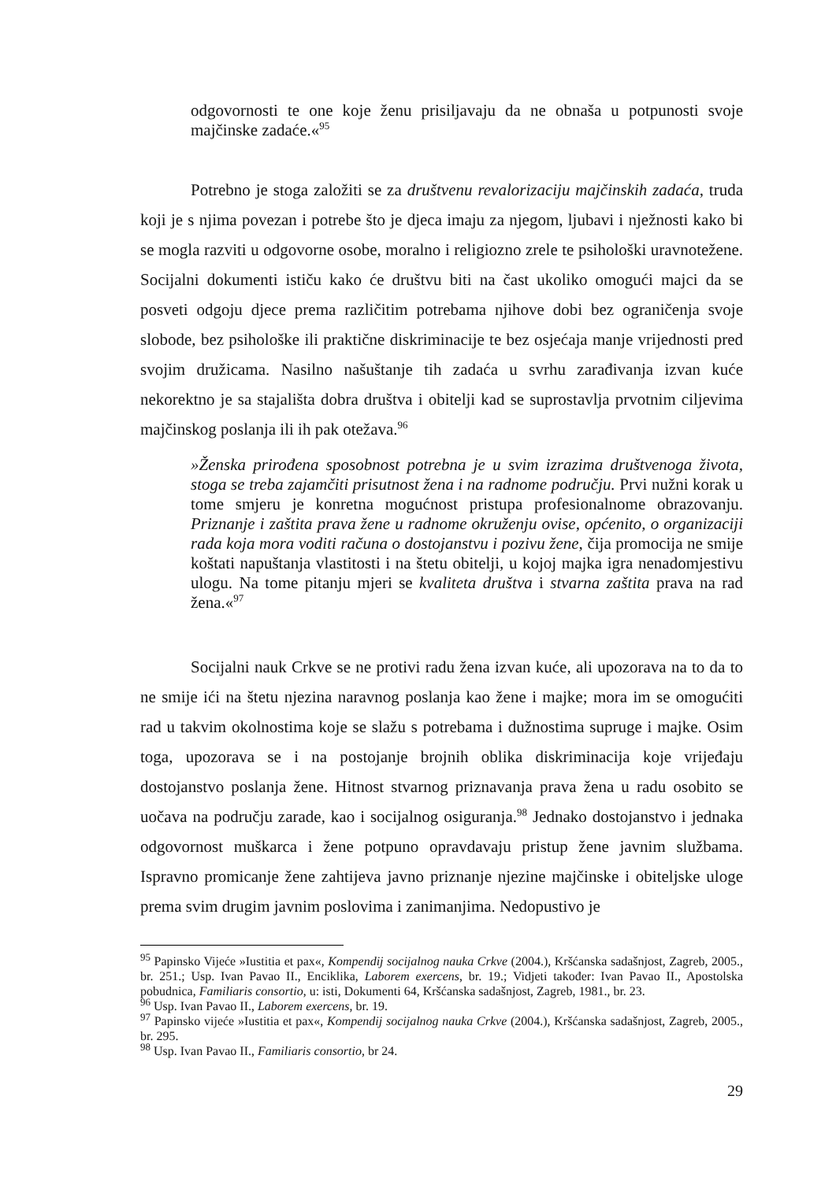odgovornosti te one koje ženu prisiljavaju da ne obnaša u potpunosti svoje majčinske zadaće.«<sup>95</sup>
Potrebno je stoga založiti se za društvenu revalorizaciju majčinskih zadaća, truda koji je s njima povezan i potrebe što je djeca imaju za njegom, ljubavi i nježnosti kako bi se mogla razviti u odgovorne osobe, moralno i religiozno zrele te psihološki uravnotežene. Socijalni dokumenti ističu kako će društvu biti na čast ukoliko omogući majci da se posveti odgoju djece prema različitim potrebama njihove dobi bez ograničenja svoje slobode, bez psihološke ili praktične diskriminacije te bez osjećaja manje vrijednosti pred svojim družicama. Nasilno našuštanje tih zadaća u svrhu zarađivanja izvan kuće nekorektno je sa stajališta dobra društva i obitelji kad se suprostavlja prvotnim ciljevima majčinskog poslanja ili ih pak otežava.<sup>96</sup>
»Ženska prirođena sposobnost potrebna je u svim izrazima društvenoga života, stoga se treba zajamčiti prisutnost žena i na radnome području. Prvi nužni korak u tome smjeru je konretna mogućnost pristupa profesionalnome obrazovanju. Priznanje i zaštita prava žene u radnome okruženju ovise, općenito, o organizaciji rada koja mora voditi računa o dostojanstvu i pozivu žene, čija promocija ne smije koštati napuštanja vlastitosti i na štetu obitelji, u kojoj majka igra nenadomjestivu ulogu. Na tome pitanju mjeri se kvaliteta društva i stvarna zaštita prava na rad žena.«<sup>97</sup>
Socijalni nauk Crkve se ne protivi radu žena izvan kuće, ali upozorava na to da to ne smije ići na štetu njezina naravnog poslanja kao žene i majke; mora im se omogućiti rad u takvim okolnostima koje se slažu s potrebama i dužnostima supruge i majke. Osim toga, upozorava se i na postojanje brojnih oblika diskriminacija koje vrijeđaju dostojanstvo poslanja žene. Hitnost stvarnog priznavanja prava žena u radu osobito se uočava na području zarade, kao i socijalnog osiguranja.<sup>98</sup> Jednako dostojanstvo i jednaka odgovornost muškarca i žene potpuno opravdavaju pristup žene javnim službama. Ispravno promicanje žene zahtijeva javno priznanje njezine majčinske i obiteljske uloge prema svim drugim javnim poslovima i zanimanjima. Nedopustivo je
<sup>95</sup> Papinsko Vijeće »Iustitia et pax«, Kompendij socijalnog nauka Crkve (2004.), Kršćanska sadašnjost, Zagreb, 2005., br. 251.; Usp. Ivan Pavao II., Enciklika, Laborem exercens, br. 19.; Vidjeti također: Ivan Pavao II., Apostolska pobudnica, Familiaris consortio, u: isti, Dokumenti 64, Kršćanska sadašnjost, Zagreb, 1981., br. 23.
<sup>96</sup> Usp. Ivan Pavao II., Laborem exercens, br. 19.
<sup>97</sup> Papinsko vijeće »Iustitia et pax«, Kompendij socijalnog nauka Crkve (2004.), Kršćanska sadašnjost, Zagreb, 2005., br. 295.
<sup>98</sup> Usp. Ivan Pavao II., Familiaris consortio, br 24.
29